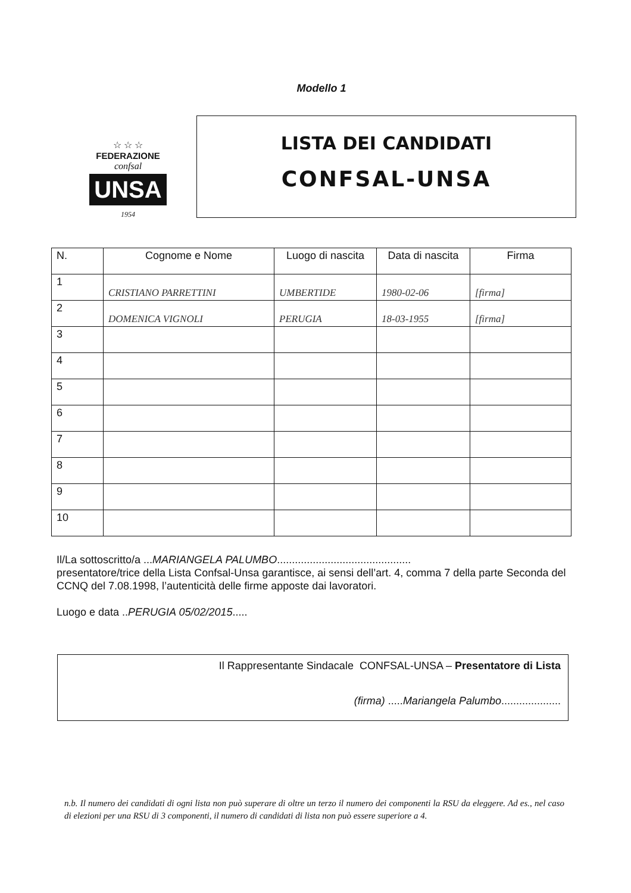Modello 1
☆ ☆ ☆
FEDERAZIONE
confsal
UNSA
1954
LISTA DEI CANDIDATI
CONFSAL-UNSA
| N. | Cognome e Nome | Luogo di nascita | Data di nascita | Firma |
| --- | --- | --- | --- | --- |
| 1 | CRISTIANO PARRETTINI | UMBERTIDE | 1980-02-06 | [firma] |
| 2 | DOMENICA VIGNOLI | PERUGIA | 18-03-1955 | [firma] |
| 3 | | | | |
| 4 | | | | |
| 5 | | | | |
| 6 | | | | |
| 7 | | | | |
| 8 | | | | |
| 9 | | | | |
| 10 | | | | |
Il/La sottoscritto/a ...MARIANGELA PALUMBO.............................................
presentatore/trice della Lista Confsal-Unsa garantisce, ai sensi dell’art. 4, comma 7 della parte Seconda del CCNQ del 7.08.1998, l’autenticità delle firme apposte dai lavoratori.
Luogo e data ..PERUGIA 05/02/2015.....
Il Rappresentante Sindacale CONFSAL-UNSA – Presentatore di Lista
(firma) .....Mariangela Palumbo....................
n.b. Il numero dei candidati di ogni lista non può superare di oltre un terzo il numero dei componenti la RSU da eleggere. Ad es., nel caso di elezioni per una RSU di 3 componenti, il numero di candidati di lista non può essere superiore a 4.